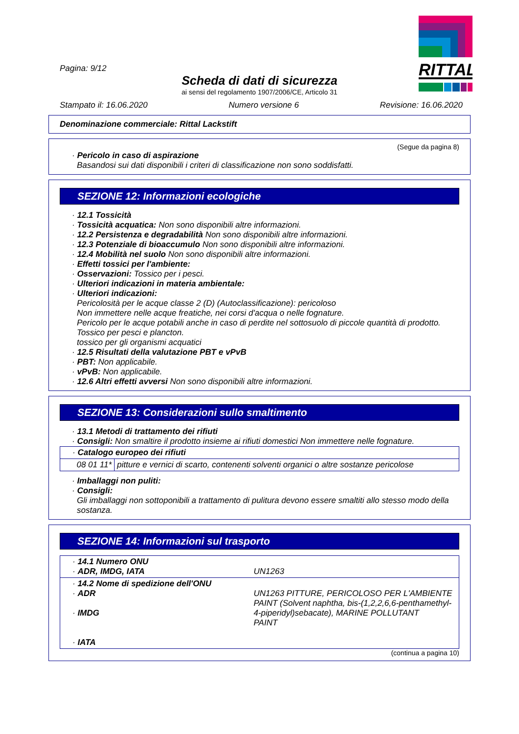Pagina: 9/12
Scheda di dati di sicurezza
ai sensi del regolamento 1907/2006/CE, Articolo 31
Stampato il: 16.06.2020 Numero versione 6 Revisione: 16.06.2020
RITTAL
Denominazione commerciale: Rittal Lackstift
(Segue da pagina 8)
· Pericolo in caso di aspirazione
Basandosi sui dati disponibili i criteri di classificazione non sono soddisfatti.
SEZIONE 12: Informazioni ecologiche
· 12.1 Tossicità
· Tossicità acquatica: Non sono disponibili altre informazioni.
· 12.2 Persistenza e degradabilità Non sono disponibili altre informazioni.
· 12.3 Potenziale di bioaccumulo Non sono disponibili altre informazioni.
· 12.4 Mobilità nel suolo Non sono disponibili altre informazioni.
· Effetti tossici per l'ambiente:
· Osservazioni: Tossico per i pesci.
· Ulteriori indicazioni in materia ambientale:
· Ulteriori indicazioni:
Pericolosità per le acque classe 2 (D) (Autoclassificazione): pericoloso
Non immettere nelle acque freatiche, nei corsi d'acqua o nelle fognature.
Pericolo per le acque potabili anche in caso di perdite nel sottosuolo di piccole quantità di prodotto.
Tossico per pesci e plancton.
tossico per gli organismi acquatici
· 12.5 Risultati della valutazione PBT e vPvB
· PBT: Non applicabile.
· vPvB: Non applicabile.
· 12.6 Altri effetti avversi Non sono disponibili altre informazioni.
SEZIONE 13: Considerazioni sullo smaltimento
· 13.1 Metodi di trattamento dei rifiuti
· Consigli: Non smaltire il prodotto insieme ai rifiuti domestici Non immettere nelle fognature.
| · Catalogo europeo dei rifiuti | |
| 08 01 11* | pitture e vernici di scarto, contenenti solventi organici o altre sostanze pericolose |
· Imballaggi non puliti:
· Consigli:
Gli imballaggi non sottoponibili a trattamento di pulitura devono essere smaltiti allo stesso modo della sostanza.
SEZIONE 14: Informazioni sul trasporto
| · 14.1 Numero ONU · ADR, IMDG, IATA | UN1263 |
| · 14.2 Nome di spedizione dell'ONU · ADR · IMDG · IATA | UN1263 PITTURE, PERICOLOSO PER L'AMBIENTE PAINT (Solvent naphtha, bis-(1,2,2,6,6-penthamethyl-4-piperidyl)sebacate), MARINE POLLUTANT PAINT |
(continua a pagina 10)